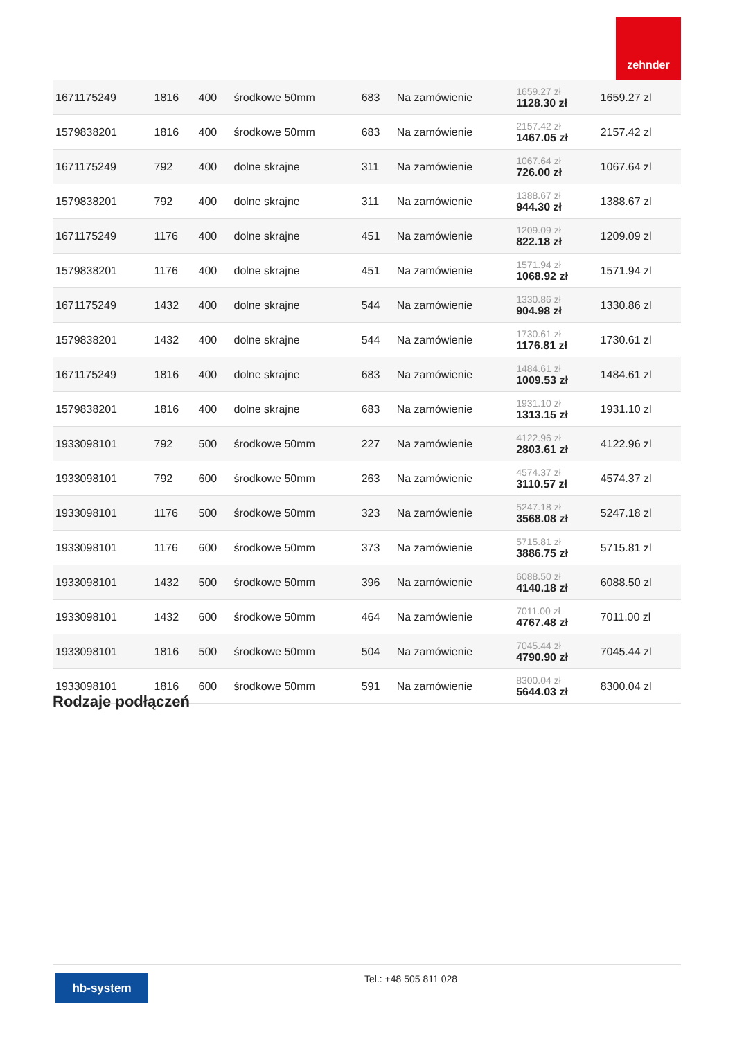zehnder
| 1671175249 | 1816 | 400 | środkowe 50mm | 683 | Na zamówienie | 1659.27 zł 1128.30 zł | 1659.27 zl |
| 1579838201 | 1816 | 400 | środkowe 50mm | 683 | Na zamówienie | 2157.42 zł 1467.05 zł | 2157.42 zl |
| 1671175249 | 792 | 400 | dolne skrajne | 311 | Na zamówienie | 1067.64 zł 726.00 zł | 1067.64 zl |
| 1579838201 | 792 | 400 | dolne skrajne | 311 | Na zamówienie | 1388.67 zł 944.30 zł | 1388.67 zl |
| 1671175249 | 1176 | 400 | dolne skrajne | 451 | Na zamówienie | 1209.09 zł 822.18 zł | 1209.09 zl |
| 1579838201 | 1176 | 400 | dolne skrajne | 451 | Na zamówienie | 1571.94 zł 1068.92 zł | 1571.94 zl |
| 1671175249 | 1432 | 400 | dolne skrajne | 544 | Na zamówienie | 1330.86 zł 904.98 zł | 1330.86 zl |
| 1579838201 | 1432 | 400 | dolne skrajne | 544 | Na zamówienie | 1730.61 zł 1176.81 zł | 1730.61 zl |
| 1671175249 | 1816 | 400 | dolne skrajne | 683 | Na zamówienie | 1484.61 zł 1009.53 zł | 1484.61 zl |
| 1579838201 | 1816 | 400 | dolne skrajne | 683 | Na zamówienie | 1931.10 zł 1313.15 zł | 1931.10 zl |
| 1933098101 | 792 | 500 | środkowe 50mm | 227 | Na zamówienie | 4122.96 zł 2803.61 zł | 4122.96 zl |
| 1933098101 | 792 | 600 | środkowe 50mm | 263 | Na zamówienie | 4574.37 zł 3110.57 zł | 4574.37 zl |
| 1933098101 | 1176 | 500 | środkowe 50mm | 323 | Na zamówienie | 5247.18 zł 3568.08 zł | 5247.18 zl |
| 1933098101 | 1176 | 600 | środkowe 50mm | 373 | Na zamówienie | 5715.81 zł 3886.75 zł | 5715.81 zl |
| 1933098101 | 1432 | 500 | środkowe 50mm | 396 | Na zamówienie | 6088.50 zł 4140.18 zł | 6088.50 zl |
| 1933098101 | 1432 | 600 | środkowe 50mm | 464 | Na zamówienie | 7011.00 zł 4767.48 zł | 7011.00 zl |
| 1933098101 | 1816 | 500 | środkowe 50mm | 504 | Na zamówienie | 7045.44 zł 4790.90 zł | 7045.44 zl |
| 1933098101 | 1816 | 600 | środkowe 50mm | 591 | Na zamówienie | 8300.04 zł 5644.03 zł | 8300.04 zl |
Rodzaje podłączeń
hb-system Tel.: +48 505 811 028